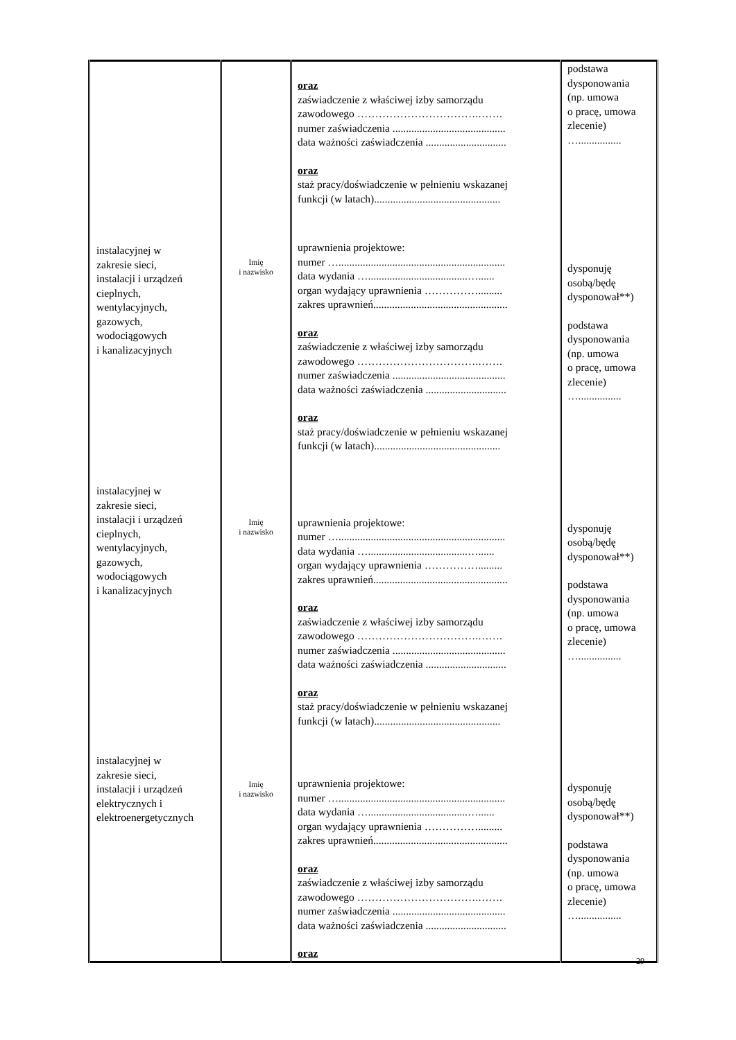| instalacyjnej w zakresie sieci, instalacji i urządzeń cieplnych, wentylacyjnych, gazowych, wodociągowych i kanalizacyjnych instalacyjnej w zakresie sieci, instalacji i urządzeń cieplnych, wentylacyjnych, gazowych, wodociągowych i kanalizacyjnych instalacyjnej w zakresie sieci, instalacji i urządzeń elektrycznych i elektroenergetycznych | Imię i nazwisko Imię i nazwisko Imię i nazwisko | oraz zaświadczenie z właściwej izby samorządu zawodowego …………………………….……. numer zaświadczenia .......................................... data ważności zaświadczenia .............................. oraz staż pracy/doświadczenie w pełnieniu wskazanej funkcji (w latach)............................................... uprawnienia projektowe: numer ….............................................................. data wydania ….....................................…...... organ wydający uprawnienia ……………......... zakres uprawnień.................................................. oraz zaświadczenie z właściwej izby samorządu zawodowego …………………………….……. numer zaświadczenia .......................................... data ważności zaświadczenia .............................. oraz staż pracy/doświadczenie w pełnieniu wskazanej funkcji (w latach)............................................... uprawnienia projektowe: numer ….............................................................. data wydania ….....................................…...... organ wydający uprawnienia ……………......... zakres uprawnień.................................................. oraz zaświadczenie z właściwej izby samorządu zawodowego …………………………….……. numer zaświadczenia .......................................... data ważności zaświadczenia .............................. oraz staż pracy/doświadczenie w pełnieniu wskazanej funkcji (w latach)............................................... uprawnienia projektowe: numer ….............................................................. data wydania ….....................................…...... organ wydający uprawnienia ……………......... zakres uprawnień.................................................. oraz zaświadczenie z właściwej izby samorządu zawodowego …………………………….……. numer zaświadczenia .......................................... data ważności zaświadczenia .............................. oraz | podstawa dysponowania (np. umowa o pracę, umowa zlecenie) …................ dysponuję osobą/będę dysponował**) podstawa dysponowania (np. umowa o pracę, umowa zlecenie) …................ dysponuję osobą/będę dysponował**) podstawa dysponowania (np. umowa o pracę, umowa zlecenie) …................ dysponuję osobą/będę dysponował**) podstawa dysponowania (np. umowa o pracę, umowa zlecenie) …................ |
29